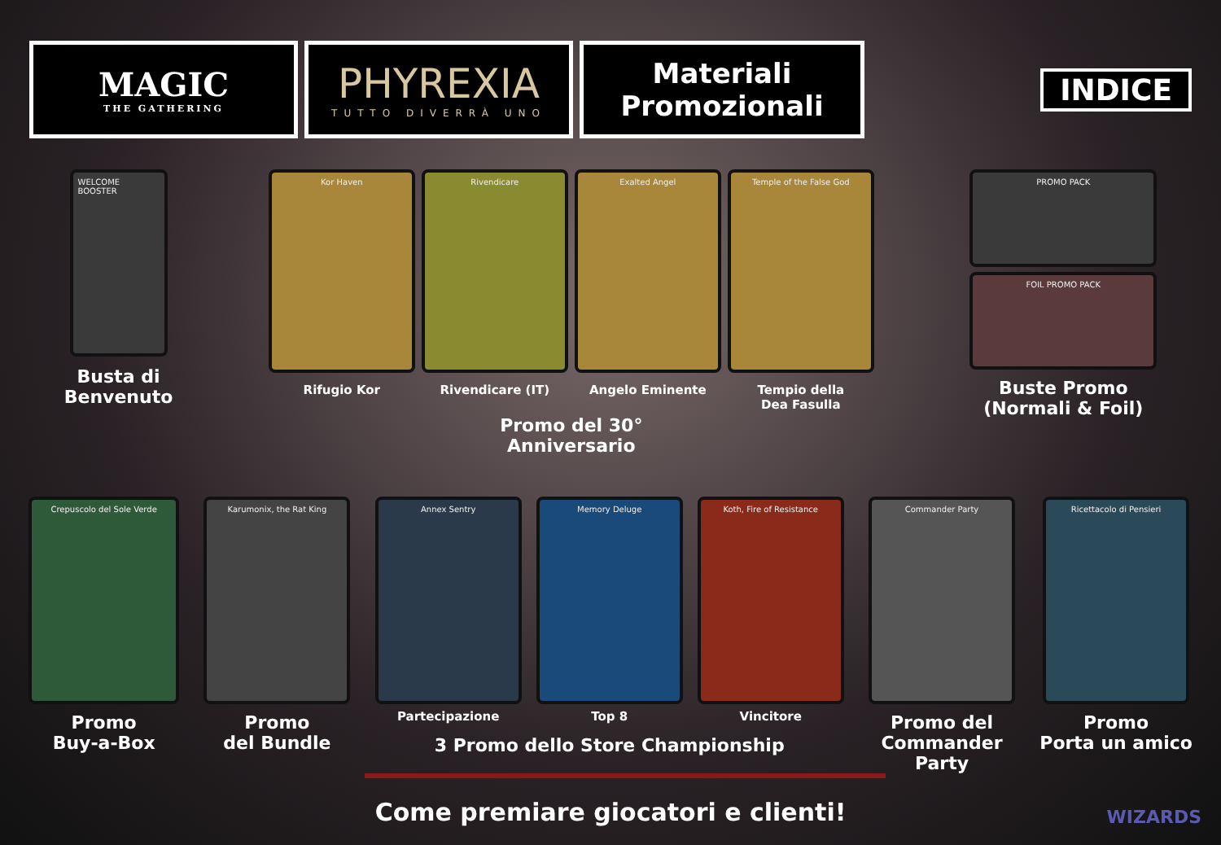MAGIC
THE GATHERING
PHYREXIA
TUTTO DIVERRÀ UNO
Materiali
Promozionali
INDICE
WELCOME BOOSTER
Busta di
Benvenuto
Kor Haven
Rifugio Kor
Rivendicare
Rivendicare (IT)
Exalted Angel
Angelo Eminente
Temple of the False God
Tempio della
Dea Fasulla
Promo del 30°
Anniversario
PROMO PACK
FOIL PROMO PACK
Buste Promo
(Normali & Foil)
Crepuscolo del Sole Verde
Promo
Buy-a-Box
Karumonix, the Rat King
Promo
del Bundle
Annex Sentry
Partecipazione
Memory Deluge
Top 8
Koth, Fire of Resistance
Vincitore
3 Promo dello Store Championship
Commander Party
Promo del
Commander
Party
Ricettacolo di Pensieri
Promo
Porta un amico
Come premiare giocatori e clienti!
WIZARDS